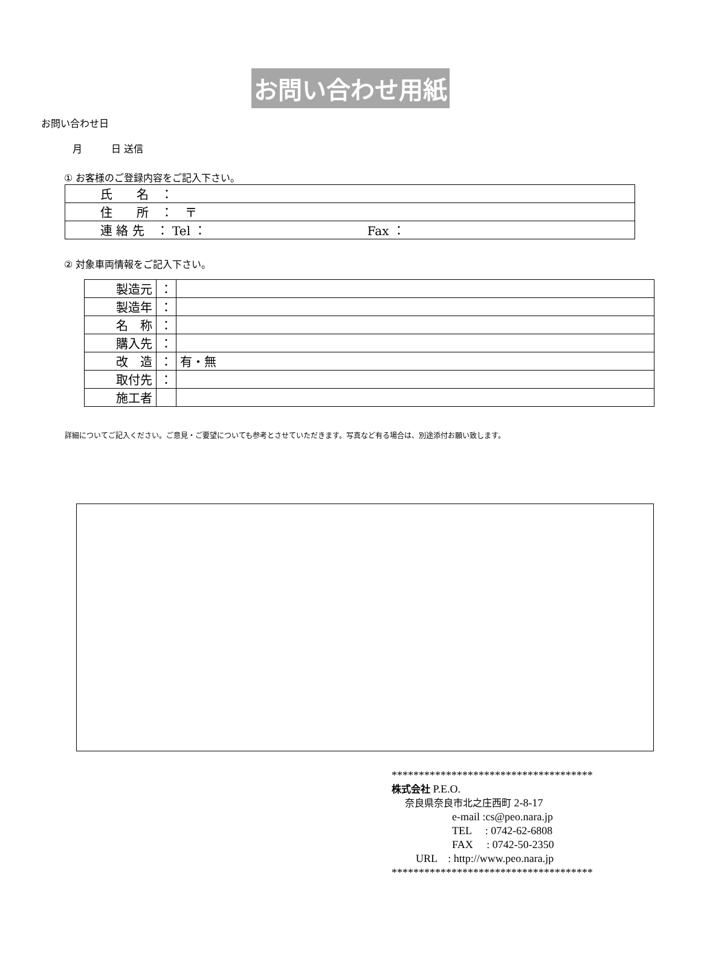お問い合わせ用紙
お問い合わせ日
月　　　日 送信
① お客様のご登録内容をご記入下さい。
| 氏 名 ： |
| 住 所 ： 〒 |
| 連 絡 先 ： Tel ： Fax ： |
② 対象車両情報をご記入下さい。
| 製造元 | ： | |
| 製造年 | ： | |
| 名 称 | ： | |
| 購入先 | ： | |
| 改 造 | ： | 有・無 |
| 取付先 | ： | |
| 施工者 | | |
詳細についてご記入ください。ご意見・ご要望についても参考とさせていただきます。写真など有る場合は、別途添付お願い致します。
*************************************
株式会社 P.E.O.
奈良県奈良市北之庄西町 2-8-17
e-mail :cs@peo.nara.jp
TEL　 : 0742-62-6808
FAX　 : 0742-50-2350
URL　: http://www.peo.nara.jp
*************************************